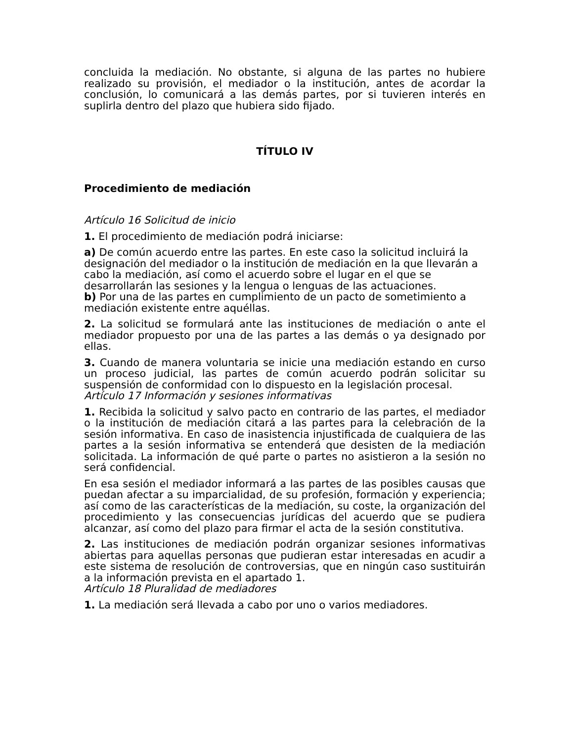concluida la mediación. No obstante, si alguna de las partes no hubiere realizado su provisión, el mediador o la institución, antes de acordar la conclusión, lo comunicará a las demás partes, por si tuvieren interés en suplirla dentro del plazo que hubiera sido fijado.
TÍTULO IV
Procedimiento de mediación
Artículo 16 Solicitud de inicio
1. El procedimiento de mediación podrá iniciarse:
a) De común acuerdo entre las partes. En este caso la solicitud incluirá la designación del mediador o la institución de mediación en la que llevarán a cabo la mediación, así como el acuerdo sobre el lugar en el que se desarrollarán las sesiones y la lengua o lenguas de las actuaciones.
b) Por una de las partes en cumplimiento de un pacto de sometimiento a mediación existente entre aquéllas.
2. La solicitud se formulará ante las instituciones de mediación o ante el mediador propuesto por una de las partes a las demás o ya designado por ellas.
3. Cuando de manera voluntaria se inicie una mediación estando en curso un proceso judicial, las partes de común acuerdo podrán solicitar su suspensión de conformidad con lo dispuesto en la legislación procesal.
Artículo 17 Información y sesiones informativas
1. Recibida la solicitud y salvo pacto en contrario de las partes, el mediador o la institución de mediación citará a las partes para la celebración de la sesión informativa. En caso de inasistencia injustificada de cualquiera de las partes a la sesión informativa se entenderá que desisten de la mediación solicitada. La información de qué parte o partes no asistieron a la sesión no será confidencial.
En esa sesión el mediador informará a las partes de las posibles causas que puedan afectar a su imparcialidad, de su profesión, formación y experiencia; así como de las características de la mediación, su coste, la organización del procedimiento y las consecuencias jurídicas del acuerdo que se pudiera alcanzar, así como del plazo para firmar el acta de la sesión constitutiva.
2. Las instituciones de mediación podrán organizar sesiones informativas abiertas para aquellas personas que pudieran estar interesadas en acudir a este sistema de resolución de controversias, que en ningún caso sustituirán a la información prevista en el apartado 1.
Artículo 18 Pluralidad de mediadores
1. La mediación será llevada a cabo por uno o varios mediadores.